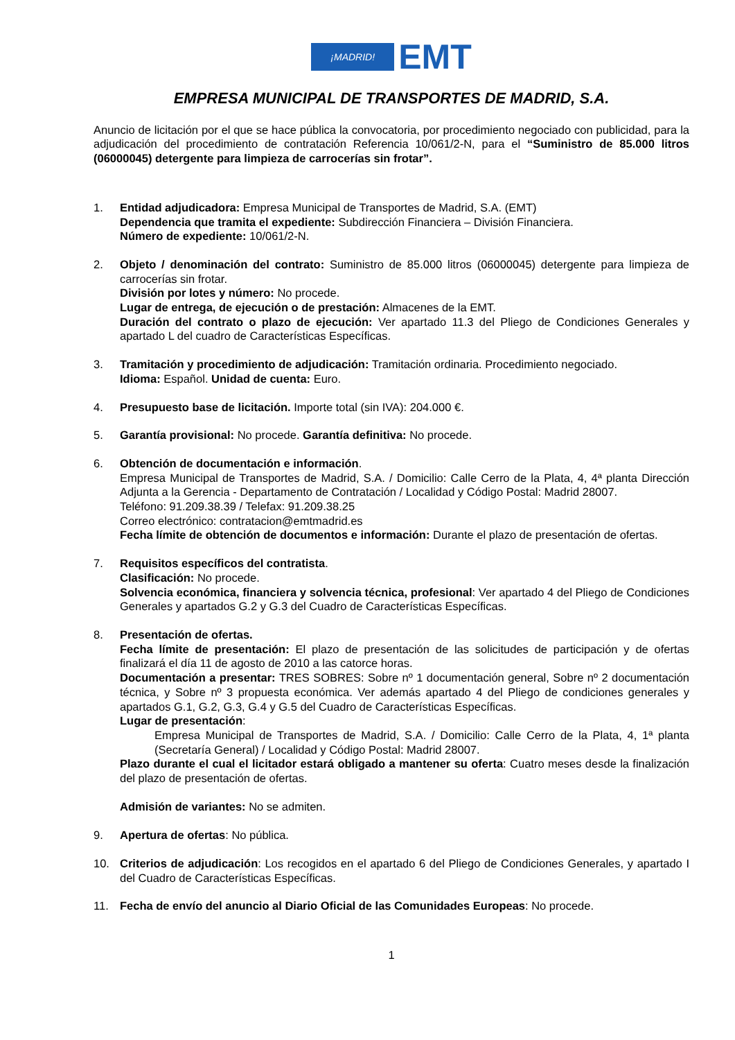¡MADRID!
EMT
EMPRESA MUNICIPAL DE TRANSPORTES DE MADRID, S.A.
Anuncio de licitación por el que se hace pública la convocatoria, por procedimiento negociado con publicidad, para la adjudicación del procedimiento de contratación Referencia 10/061/2-N, para el “Suministro de 85.000 litros (06000045) detergente para limpieza de carrocerías sin frotar”.
1. Entidad adjudicadora: Empresa Municipal de Transportes de Madrid, S.A. (EMT)
Dependencia que tramita el expediente: Subdirección Financiera – División Financiera.
Número de expediente: 10/061/2-N.
2. Objeto / denominación del contrato: Suministro de 85.000 litros (06000045) detergente para limpieza de carrocerías sin frotar.
División por lotes y número: No procede.
Lugar de entrega, de ejecución o de prestación: Almacenes de la EMT.
Duración del contrato o plazo de ejecución: Ver apartado 11.3 del Pliego de Condiciones Generales y apartado L del cuadro de Características Específicas.
3. Tramitación y procedimiento de adjudicación: Tramitación ordinaria. Procedimiento negociado.
Idioma: Español. Unidad de cuenta: Euro.
4. Presupuesto base de licitación. Importe total (sin IVA): 204.000 €.
5. Garantía provisional: No procede. Garantía definitiva: No procede.
6. Obtención de documentación e información.
Empresa Municipal de Transportes de Madrid, S.A. / Domicilio: Calle Cerro de la Plata, 4, 4ª planta Dirección Adjunta a la Gerencia - Departamento de Contratación / Localidad y Código Postal: Madrid 28007.
Teléfono: 91.209.38.39 / Telefax: 91.209.38.25
Correo electrónico: contratacion@emtmadrid.es
Fecha límite de obtención de documentos e información: Durante el plazo de presentación de ofertas.
7. Requisitos específicos del contratista.
Clasificación: No procede.
Solvencia económica, financiera y solvencia técnica, profesional: Ver apartado 4 del Pliego de Condiciones Generales y apartados G.2 y G.3 del Cuadro de Características Específicas.
8. Presentación de ofertas.
Fecha límite de presentación: El plazo de presentación de las solicitudes de participación y de ofertas finalizará el día 11 de agosto de 2010 a las catorce horas.
Documentación a presentar: TRES SOBRES: Sobre nº 1 documentación general, Sobre nº 2 documentación técnica, y Sobre nº 3 propuesta económica. Ver además apartado 4 del Pliego de condiciones generales y apartados G.1, G.2, G.3, G.4 y G.5 del Cuadro de Características Específicas.
Lugar de presentación:
Empresa Municipal de Transportes de Madrid, S.A. / Domicilio: Calle Cerro de la Plata, 4, 1ª planta (Secretaría General) / Localidad y Código Postal: Madrid 28007.
Plazo durante el cual el licitador estará obligado a mantener su oferta: Cuatro meses desde la finalización del plazo de presentación de ofertas.
Admisión de variantes: No se admiten.
9. Apertura de ofertas: No pública.
10. Criterios de adjudicación: Los recogidos en el apartado 6 del Pliego de Condiciones Generales, y apartado I del Cuadro de Características Específicas.
11. Fecha de envío del anuncio al Diario Oficial de las Comunidades Europeas: No procede.
1